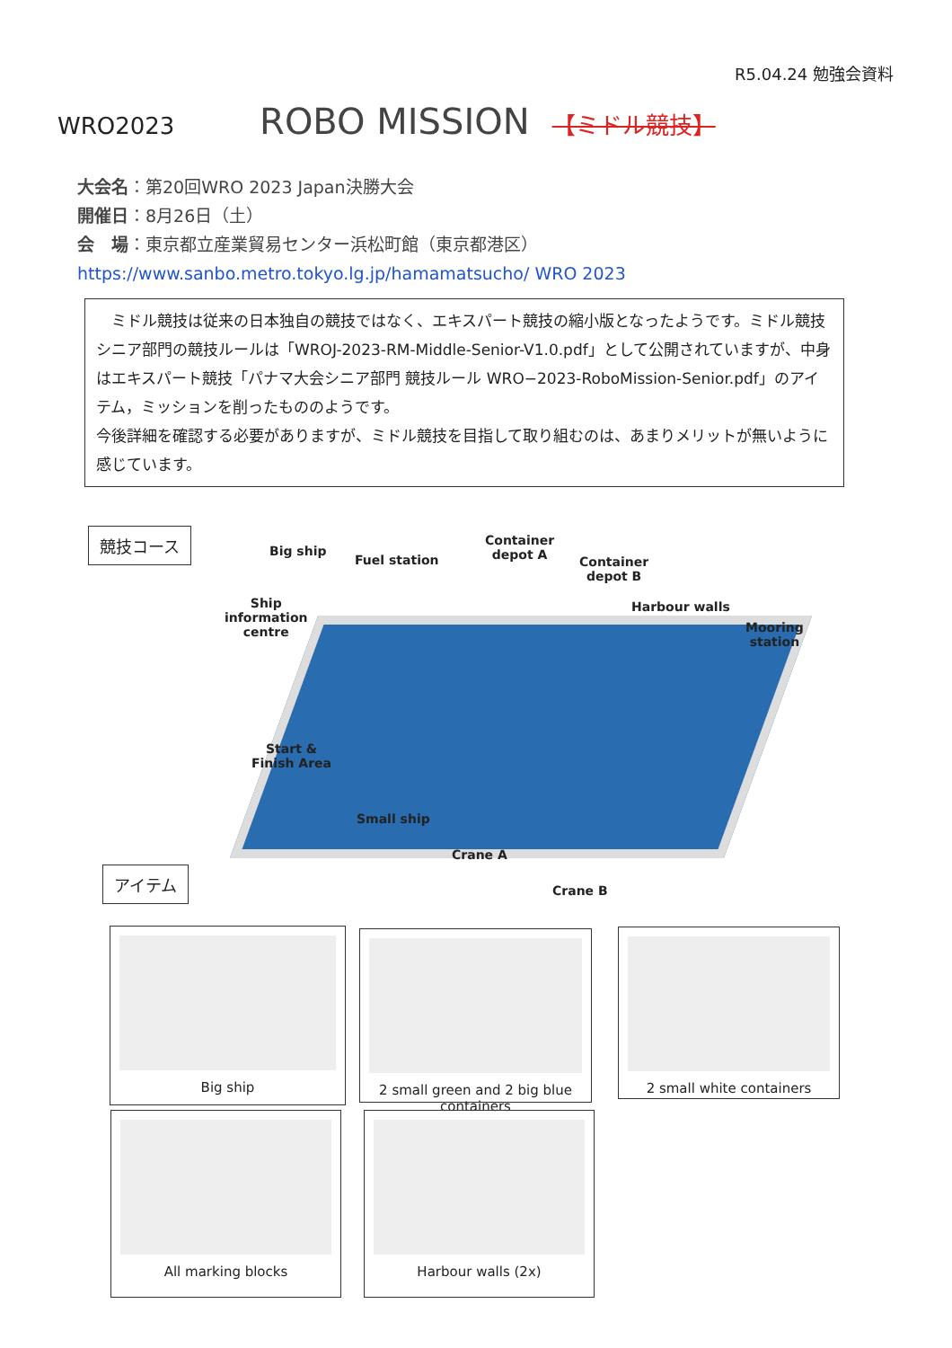R5.04.24 勉強会資料
WRO2023 ROBO MISSION 【ミドル競技】
大会名：第20回WRO 2023 Japan決勝大会
開催日：8月26日（土）
会　場：東京都立産業貿易センター浜松町館（東京都港区）
https://www.sanbo.metro.tokyo.lg.jp/hamamatsucho/ WRO 2023
　ミドル競技は従来の日本独自の競技ではなく、エキスパート競技の縮小版となったようです。ミドル競技シニア部門の競技ルールは「WROJ-2023-RM-Middle-Senior-V1.0.pdf」として公開されていますが、中身はエキスパート競技「パナマ大会シニア部門 競技ルール WRO−2023-RoboMission-Senior.pdf」のアイテム，ミッションを削ったもののようです。
今後詳細を確認する必要がありますが、ミドル競技を目指して取り組むのは、あまりメリットが無いように感じています。
競技コース
Big ship
Fuel station
Container
depot A Container
depot B
Harbour walls
Mooring
station
Ship
information
centre
Start &
Finish Area
Small ship
Crane A
Crane B
アイテム
Big ship
2 small green and 2 big blue containers
2 small white containers
All marking blocks Harbour walls (2x)